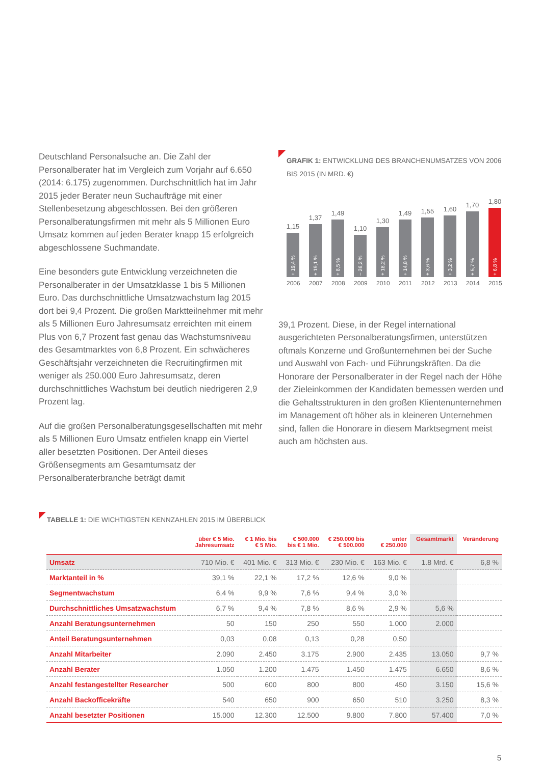Deutschland Personalsuche an. Die Zahl der Personalberater hat im Vergleich zum Vorjahr auf 6.650 (2014: 6.175) zugenommen. Durchschnittlich hat im Jahr 2015 jeder Berater neun Suchaufträge mit einer Stellenbesetzung abgeschlossen. Bei den größeren Personalberatungsfirmen mit mehr als 5 Millionen Euro Umsatz kommen auf jeden Berater knapp 15 erfolgreich abgeschlossene Suchmandate.
Eine besonders gute Entwicklung verzeichneten die Personalberater in der Umsatzklasse 1 bis 5 Millionen Euro. Das durchschnittliche Umsatzwachstum lag 2015 dort bei 9,4 Prozent. Die großen Marktteilnehmer mit mehr als 5 Millionen Euro Jahresumsatz erreichten mit einem Plus von 6,7 Prozent fast genau das Wachstumsniveau des Gesamtmarktes von 6,8 Prozent. Ein schwächeres Geschäftsjahr verzeichneten die Recruitingfirmen mit weniger als 250.000 Euro Jahresumsatz, deren durchschnittliches Wachstum bei deutlich niedrigeren 2,9 Prozent lag.
Auf die großen Personalberatungsgesellschaften mit mehr als 5 Millionen Euro Umsatz entfielen knapp ein Viertel aller besetzten Positionen. Der Anteil dieses Größensegments am Gesamtumsatz der Personalberaterbranche beträgt damit
GRAFIK 1: ENTWICKLUNG DES BRANCHENUMSATZES VON 2006 BIS 2015 (IN MRD. €)
1,15
+ 19,4 %
1,37
+ 19,1 %
1,49
+ 8,5 %
1,10
– 26,2 %
1,30
+ 18,2 %
1,49
+ 14,8 %
1,55
+ 3,6 %
1,60
+ 3,2 %
1,70
+ 5,7 %
1,80
+ 6,8 %
2006 2007 2008 2009 2010 2011 2012 2013 2014 2015
39,1 Prozent. Diese, in der Regel international ausgerichteten Personalberatungsfirmen, unterstützen oftmals Konzerne und Großunternehmen bei der Suche und Auswahl von Fach- und Führungskräften. Da die Honorare der Personalberater in der Regel nach der Höhe der Zieleinkommen der Kandidaten bemessen werden und die Gehaltsstrukturen in den großen Klientenunternehmen im Management oft höher als in kleineren Unternehmen sind, fallen die Honorare in diesem Marktsegment meist auch am höchsten aus.
TABELLE 1: DIE WICHTIGSTEN KENNZAHLEN 2015 IM ÜBERBLICK
| | über € 5 Mio. Jahresumsatz | € 1 Mio. bis € 5 Mio. | € 500.000 bis € 1 Mio. | € 250.000 bis € 500.000 | unter € 250.000 | Gesamtmarkt | Veränderung |
| --- | --- | --- | --- | --- | --- | --- | --- |
| Umsatz | 710 Mio. € | 401 Mio. € | 313 Mio. € | 230 Mio. € | 163 Mio. € | 1.8 Mrd. € | 6,8 % |
| Marktanteil in % | 39,1 % | 22,1 % | 17,2 % | 12,6 % | 9,0 % | | |
| Segmentwachstum | 6,4 % | 9,9 % | 7,6 % | 9,4 % | 3,0 % | | |
| Durchschnittliches Umsatzwachstum | 6,7 % | 9,4 % | 7,8 % | 8,6 % | 2,9 % | 5,6 % | |
| Anzahl Beratungsunternehmen | 50 | 150 | 250 | 550 | 1.000 | 2.000 | |
| Anteil Beratungsunternehmen | 0,03 | 0,08 | 0,13 | 0,28 | 0,50 | | |
| Anzahl Mitarbeiter | 2.090 | 2.450 | 3.175 | 2.900 | 2.435 | 13.050 | 9,7 % |
| Anzahl Berater | 1.050 | 1.200 | 1.475 | 1.450 | 1.475 | 6.650 | 8,6 % |
| Anzahl festangestellter Researcher | 500 | 600 | 800 | 800 | 450 | 3.150 | 15,6 % |
| Anzahl Backofficekräfte | 540 | 650 | 900 | 650 | 510 | 3.250 | 8,3 % |
| Anzahl besetzter Positionen | 15.000 | 12.300 | 12.500 | 9.800 | 7.800 | 57.400 | 7,0 % |
5